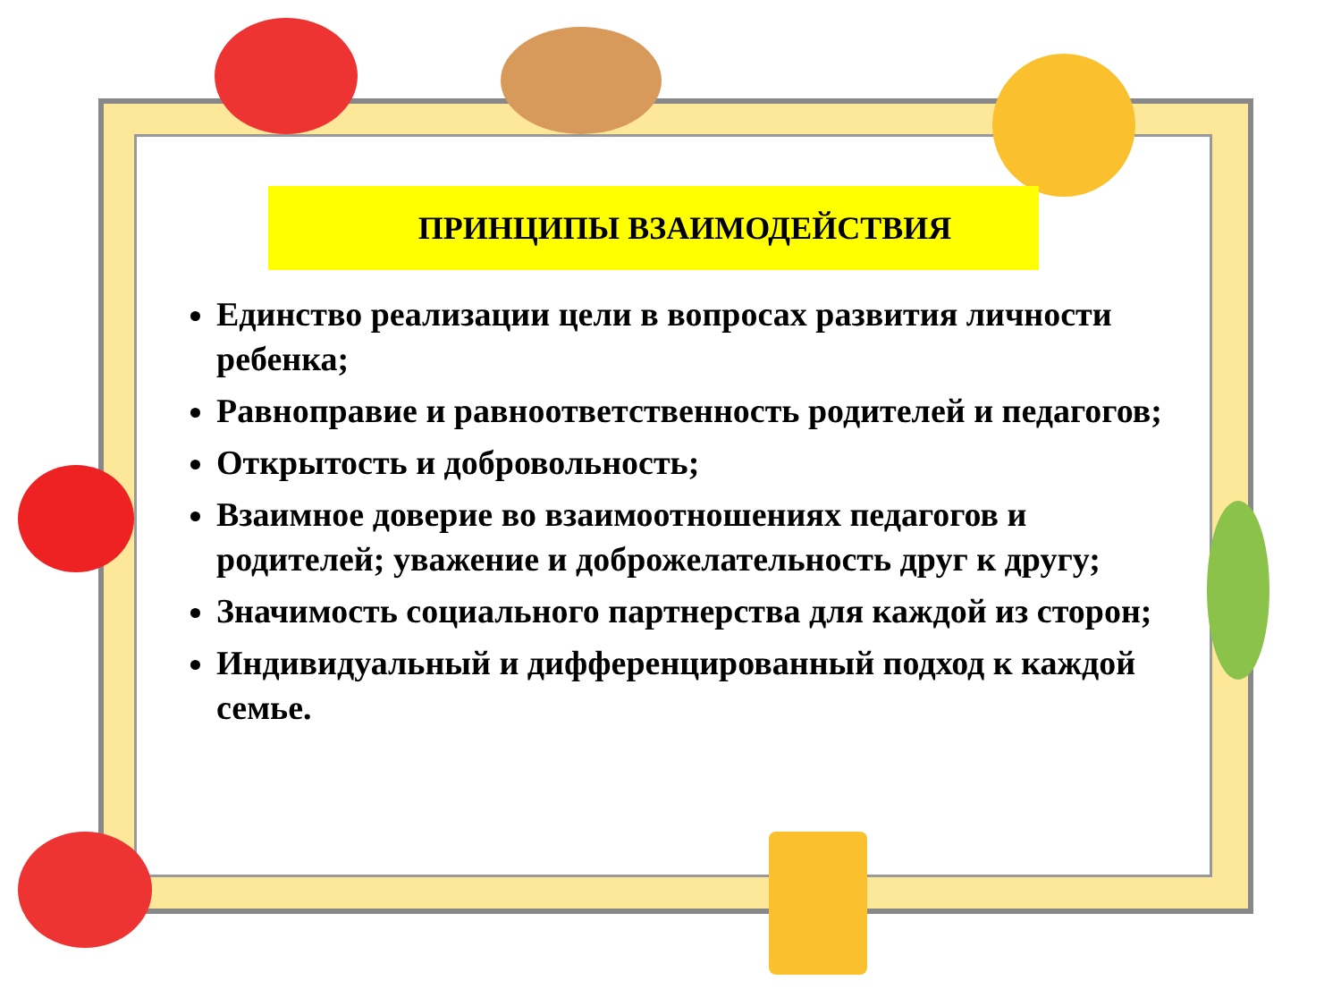ПРИНЦИПЫ ВЗАИМОДЕЙСТВИЯ
Единство реализации цели в вопросах развития личности ребенка;
Равноправие и равноответственность родителей и педагогов;
Открытость и добровольность;
Взаимное доверие во взаимоотношениях педагогов и родителей; уважение и доброжелательность друг к другу;
Значимость социального партнерства для каждой из сторон;
Индивидуальный и дифференцированный подход к каждой семье.